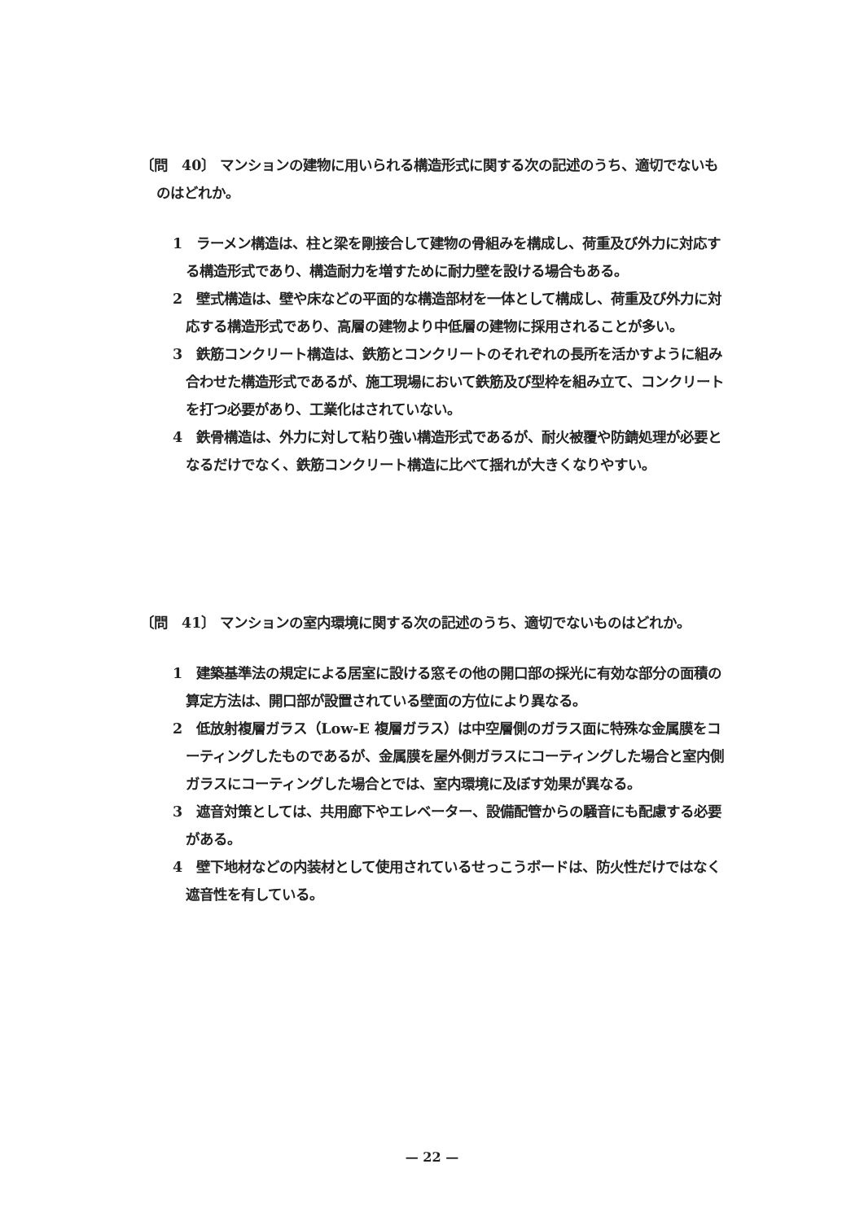〔問　40〕 マンションの建物に用いられる構造形式に関する次の記述のうち、適切でないものはどれか。
1　ラーメン構造は、柱と梁を剛接合して建物の骨組みを構成し、荷重及び外力に対応する構造形式であり、構造耐力を増すために耐力壁を設ける場合もある。
2　壁式構造は、壁や床などの平面的な構造部材を一体として構成し、荷重及び外力に対応する構造形式であり、高層の建物より中低層の建物に採用されることが多い。
3　鉄筋コンクリート構造は、鉄筋とコンクリートのそれぞれの長所を活かすように組み合わせた構造形式であるが、施工現場において鉄筋及び型枠を組み立て、コンクリートを打つ必要があり、工業化はされていない。
4　鉄骨構造は、外力に対して粘り強い構造形式であるが、耐火被覆や防錆処理が必要となるだけでなく、鉄筋コンクリート構造に比べて揺れが大きくなりやすい。
〔問　41〕 マンションの室内環境に関する次の記述のうち、適切でないものはどれか。
1　建築基準法の規定による居室に設ける窓その他の開口部の採光に有効な部分の面積の算定方法は、開口部が設置されている壁面の方位により異なる。
2　低放射複層ガラス（Low-E 複層ガラス）は中空層側のガラス面に特殊な金属膜をコーティングしたものであるが、金属膜を屋外側ガラスにコーティングした場合と室内側ガラスにコーティングした場合とでは、室内環境に及ぼす効果が異なる。
3　遮音対策としては、共用廊下やエレベーター、設備配管からの騒音にも配慮する必要がある。
4　壁下地材などの内装材として使用されているせっこうボードは、防火性だけではなく遮音性を有している。
— 22 —